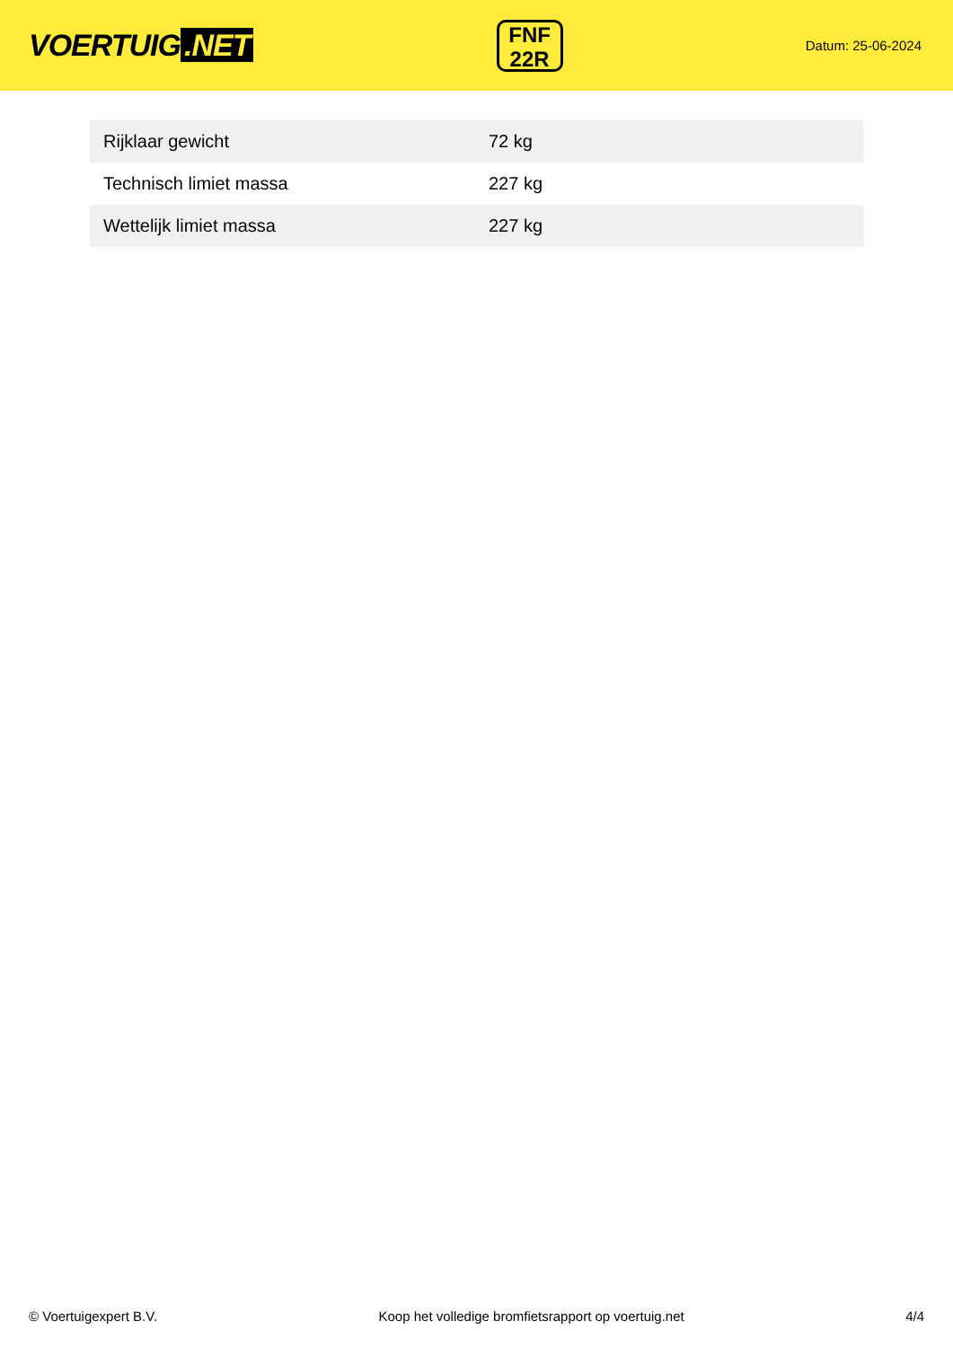VOERTUIG.NET
FNF
22R
Datum: 25-06-2024
| Rijklaar gewicht | 72 kg |
| Technisch limiet massa | 227 kg |
| Wettelijk limiet massa | 227 kg |
© Voertuigexpert B.V. Koop het volledige bromfietsrapport op voertuig.net 4/4